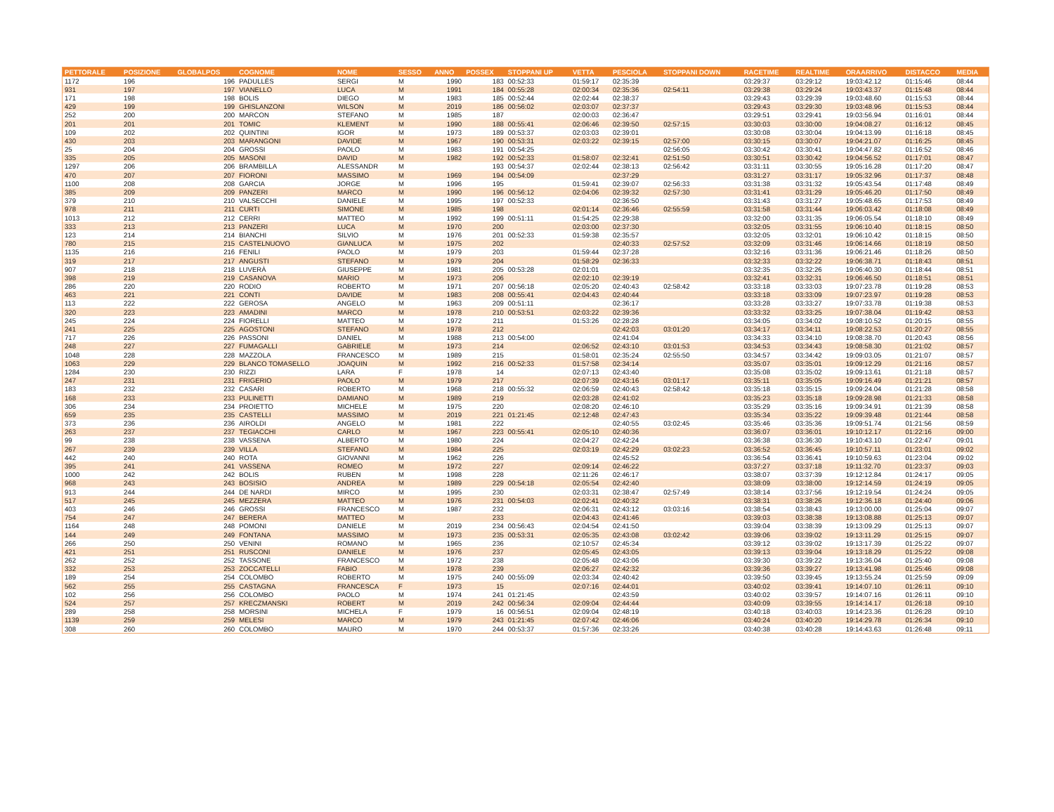| PETTORALE | POSIZIONE | GLOBALPOS | COGNOME | NOME | SESSO | ANNO | POSSEX | STOPPANI UP | VETTA | PESCIOLA | STOPPANI DOWN | RACETIME | REALTIME | ORAARRIVO | DISTACCO | MEDIA |
| --- | --- | --- | --- | --- | --- | --- | --- | --- | --- | --- | --- | --- | --- | --- | --- | --- |
| 1172 | 196 | 196 | PADULLÈS | SERGI | M | 1990 | 183 | 00:52:33 | 01:59:17 | 02:35:39 | | 03:29:37 | 03:29:12 | 19:03:42.12 | 01:15:46 | 08:44 |
| 931 | 197 | 197 | VIANELLO | LUCA | M | 1991 | 184 | 00:55:28 | 02:00:34 | 02:35:36 | 02:54:11 | 03:29:38 | 03:29:24 | 19:03:43.37 | 01:15:48 | 08:44 |
| 171 | 198 | 198 | BOLIS | DIEGO | M | 1983 | 185 | 00:52:44 | 02:02:44 | 02:38:37 | | 03:29:43 | 03:29:39 | 19:03:48.60 | 01:15:53 | 08:44 |
| 429 | 199 | 199 | GHISLANZONI | WILSON | M | 2019 | 186 | 00:56:02 | 02:03:07 | 02:37:37 | | 03:29:43 | 03:29:30 | 19:03:48.96 | 01:15:53 | 08:44 |
| 252 | 200 | 200 | MARCON | STEFANO | M | 1985 | 187 | | 02:00:03 | 02:36:47 | | 03:29:51 | 03:29:41 | 19:03:56.94 | 01:16:01 | 08:44 |
| 201 | 201 | 201 | TOMIC | KLEMENT | M | 1990 | 188 | 00:55:41 | 02:06:46 | 02:39:50 | 02:57:15 | 03:30:03 | 03:30:00 | 19:04:08.27 | 01:16:12 | 08:45 |
| 109 | 202 | 202 | QUINTINI | IGOR | M | 1973 | 189 | 00:53:37 | 02:03:03 | 02:39:01 | | 03:30:08 | 03:30:04 | 19:04:13.99 | 01:16:18 | 08:45 |
| 430 | 203 | 203 | MARANGONI | DAVIDE | M | 1967 | 190 | 00:53:31 | 02:03:22 | 02:39:15 | 02:57:00 | 03:30:15 | 03:30:07 | 19:04:21.07 | 01:16:25 | 08:45 |
| 25 | 204 | 204 | GROSSI | PAOLO | M | 1983 | 191 | 00:54:25 | | | 02:56:05 | 03:30:42 | 03:30:41 | 19:04:47.82 | 01:16:52 | 08:46 |
| 335 | 205 | 205 | MASONI | DAVID | M | 1982 | 192 | 00:52:33 | 01:58:07 | 02:32:41 | 02:51:50 | 03:30:51 | 03:30:42 | 19:04:56.52 | 01:17:01 | 08:47 |
| 1297 | 206 | 206 | BRAMBILLA | ALESSANDR | M | | 193 | 00:54:37 | 02:02:44 | 02:38:13 | 02:56:42 | 03:31:11 | 03:30:55 | 19:05:16.28 | 01:17:20 | 08:47 |
| 470 | 207 | 207 | FIORONI | MASSIMO | M | 1969 | 194 | 00:54:09 | | 02:37:29 | | 03:31:27 | 03:31:17 | 19:05:32.96 | 01:17:37 | 08:48 |
| 1100 | 208 | 208 | GARCIA | JORGE | M | 1996 | 195 | | 01:59:41 | 02:39:07 | 02:56:33 | 03:31:38 | 03:31:32 | 19:05:43.54 | 01:17:48 | 08:49 |
| 385 | 209 | 209 | PANZERI | MARCO | M | 1990 | 196 | 00:56:12 | 02:04:06 | 02:39:32 | 02:57:30 | 03:31:41 | 03:31:29 | 19:05:46.20 | 01:17:50 | 08:49 |
| 379 | 210 | 210 | VALSECCHI | DANIELE | M | 1995 | 197 | 00:52:33 | | 02:36:50 | | 03:31:43 | 03:31:27 | 19:05:48.65 | 01:17:53 | 08:49 |
| 978 | 211 | 211 | CURTI | SIMONE | M | 1985 | 198 | | 02:01:14 | 02:36:46 | 02:55:59 | 03:31:58 | 03:31:44 | 19:06:03.42 | 01:18:08 | 08:49 |
| 1013 | 212 | 212 | CERRI | MATTEO | M | 1992 | 199 | 00:51:11 | 01:54:25 | 02:29:38 | | 03:32:00 | 03:31:35 | 19:06:05.54 | 01:18:10 | 08:49 |
| 333 | 213 | 213 | PANZERI | LUCA | M | 1970 | 200 | | 02:03:00 | 02:37:30 | | 03:32:05 | 03:31:55 | 19:06:10.40 | 01:18:15 | 08:50 |
| 123 | 214 | 214 | BIANCHI | SILVIO | M | 1976 | 201 | 00:52:33 | 01:59:38 | 02:35:57 | | 03:32:05 | 03:32:01 | 19:06:10.42 | 01:18:15 | 08:50 |
| 780 | 215 | 215 | CASTELNUOVO | GIANLUCA | M | 1975 | 202 | | | 02:40:33 | 02:57:52 | 03:32:09 | 03:31:46 | 19:06:14.66 | 01:18:19 | 08:50 |
| 1135 | 216 | 216 | FENILI | PAOLO | M | 1979 | 203 | | 01:59:44 | 02:37:28 | | 03:32:16 | 03:31:36 | 19:06:21.46 | 01:18:26 | 08:50 |
| 319 | 217 | 217 | ANGUSTI | STEFANO | M | 1979 | 204 | | 01:58:29 | 02:36:33 | | 03:32:33 | 03:32:22 | 19:06:38.71 | 01:18:43 | 08:51 |
| 907 | 218 | 218 | LUVERÀ | GIUSEPPE | M | 1981 | 205 | 00:53:28 | 02:01:01 | | | 03:32:35 | 03:32:26 | 19:06:40.30 | 01:18:44 | 08:51 |
| 398 | 219 | 219 | CASANOVA | MARIO | M | 1973 | 206 | | 02:02:10 | 02:39:19 | | 03:32:41 | 03:32:31 | 19:06:46.50 | 01:18:51 | 08:51 |
| 286 | 220 | 220 | RODIO | ROBERTO | M | 1971 | 207 | 00:56:18 | 02:05:20 | 02:40:43 | 02:58:42 | 03:33:18 | 03:33:03 | 19:07:23.78 | 01:19:28 | 08:53 |
| 463 | 221 | 221 | CONTI | DAVIDE | M | 1983 | 208 | 00:55:41 | 02:04:43 | 02:40:44 | | 03:33:18 | 03:33:09 | 19:07:23.97 | 01:19:28 | 08:53 |
| 113 | 222 | 222 | GEROSA | ANGELO | M | 1963 | 209 | 00:51:11 | | 02:36:17 | | 03:33:28 | 03:33:27 | 19:07:33.78 | 01:19:38 | 08:53 |
| 320 | 223 | 223 | AMADINI | MARCO | M | 1978 | 210 | 00:53:51 | 02:03:22 | 02:39:36 | | 03:33:32 | 03:33:25 | 19:07:38.04 | 01:19:42 | 08:53 |
| 245 | 224 | 224 | FIORELLI | MATTEO | M | 1972 | 211 | | 01:53:26 | 02:28:28 | | 03:34:05 | 03:34:02 | 19:08:10.52 | 01:20:15 | 08:55 |
| 241 | 225 | 225 | AGOSTONI | STEFANO | M | 1978 | 212 | | | 02:42:03 | 03:01:20 | 03:34:17 | 03:34:11 | 19:08:22.53 | 01:20:27 | 08:55 |
| 717 | 226 | 226 | PASSONI | DANIEL | M | 1988 | 213 | 00:54:00 | | 02:41:04 | | 03:34:33 | 03:34:10 | 19:08:38.70 | 01:20:43 | 08:56 |
| 248 | 227 | 227 | FUMAGALLI | GABRIELE | M | 1973 | 214 | | 02:06:52 | 02:43:10 | 03:01:53 | 03:34:53 | 03:34:43 | 19:08:58.30 | 01:21:02 | 08:57 |
| 1048 | 228 | 228 | MAZZOLA | FRANCESCO | M | 1989 | 215 | | 01:58:01 | 02:35:24 | 02:55:50 | 03:34:57 | 03:34:42 | 19:09:03.05 | 01:21:07 | 08:57 |
| 1063 | 229 | 229 | BLANCO TOMASELLO | JOAQUIN | M | 1992 | 216 | 00:52:33 | 01:57:58 | 02:34:14 | | 03:35:07 | 03:35:01 | 19:09:12.29 | 01:21:16 | 08:57 |
| 1284 | 230 | 230 | RIZZI | LARA | F | 1978 | 14 | | 02:07:13 | 02:43:40 | | 03:35:08 | 03:35:02 | 19:09:13.61 | 01:21:18 | 08:57 |
| 247 | 231 | 231 | FRIGERIO | PAOLO | M | 1979 | 217 | | 02:07:39 | 02:43:16 | 03:01:17 | 03:35:11 | 03:35:05 | 19:09:16.49 | 01:21:21 | 08:57 |
| 183 | 232 | 232 | CASARI | ROBERTO | M | 1968 | 218 | 00:55:32 | 02:06:59 | 02:40:43 | 02:58:42 | 03:35:18 | 03:35:15 | 19:09:24.04 | 01:21:28 | 08:58 |
| 168 | 233 | 233 | PULINETTI | DAMIANO | M | 1989 | 219 | | 02:03:28 | 02:41:02 | | 03:35:23 | 03:35:18 | 19:09:28.98 | 01:21:33 | 08:58 |
| 306 | 234 | 234 | PROIETTO | MICHELE | M | 1975 | 220 | | 02:08:20 | 02:46:10 | | 03:35:29 | 03:35:16 | 19:09:34.91 | 01:21:39 | 08:58 |
| 659 | 235 | 235 | CASTELLI | MASSIMO | M | 2019 | 221 | 01:21:45 | 02:12:48 | 02:47:43 | | 03:35:34 | 03:35:22 | 19:09:39.48 | 01:21:44 | 08:58 |
| 373 | 236 | 236 | AIROLDI | ANGELO | M | 1981 | 222 | | | 02:40:55 | 03:02:45 | 03:35:46 | 03:35:36 | 19:09:51.74 | 01:21:56 | 08:59 |
| 263 | 237 | 237 | TEGIACCHI | CARLO | M | 1967 | 223 | 00:55:41 | 02:05:10 | 02:40:36 | | 03:36:07 | 03:36:01 | 19:10:12.17 | 01:22:16 | 09:00 |
| 99 | 238 | 238 | VASSENA | ALBERTO | M | 1980 | 224 | | 02:04:27 | 02:42:24 | | 03:36:38 | 03:36:30 | 19:10:43.10 | 01:22:47 | 09:01 |
| 267 | 239 | 239 | VILLA | STEFANO | M | 1984 | 225 | | 02:03:19 | 02:42:29 | 03:02:23 | 03:36:52 | 03:36:45 | 19:10:57.11 | 01:23:01 | 09:02 |
| 442 | 240 | 240 | ROTA | GIOVANNI | M | 1962 | 226 | | | 02:45:52 | | 03:36:54 | 03:36:41 | 19:10:59.63 | 01:23:04 | 09:02 |
| 395 | 241 | 241 | VASSENA | ROMEO | M | 1972 | 227 | | 02:09:14 | 02:46:22 | | 03:37:27 | 03:37:18 | 19:11:32.70 | 01:23:37 | 09:03 |
| 1000 | 242 | 242 | BOLIS | RUBEN | M | 1998 | 228 | | 02:11:26 | 02:46:17 | | 03:38:07 | 03:37:39 | 19:12:12.84 | 01:24:17 | 09:05 |
| 968 | 243 | 243 | BOSISIO | ANDREA | M | 1989 | 229 | 00:54:18 | 02:05:54 | 02:42:40 | | 03:38:09 | 03:38:00 | 19:12:14.59 | 01:24:19 | 09:05 |
| 913 | 244 | 244 | DE NARDI | MIRCO | M | 1995 | 230 | | 02:03:31 | 02:38:47 | 02:57:49 | 03:38:14 | 03:37:56 | 19:12:19.54 | 01:24:24 | 09:05 |
| 517 | 245 | 245 | MEZZERA | MATTEO | M | 1976 | 231 | 00:54:03 | 02:02:41 | 02:40:32 | | 03:38:31 | 03:38:26 | 19:12:36.18 | 01:24:40 | 09:06 |
| 403 | 246 | 246 | GROSSI | FRANCESCO | M | 1987 | 232 | | 02:06:31 | 02:43:12 | 03:03:16 | 03:38:54 | 03:38:43 | 19:13:00.00 | 01:25:04 | 09:07 |
| 754 | 247 | 247 | BERERA | MATTEO | M | | 233 | | 02:04:43 | 02:41:46 | | 03:39:03 | 03:38:38 | 19:13:08.88 | 01:25:13 | 09:07 |
| 1164 | 248 | 248 | POMONI | DANIELE | M | 2019 | 234 | 00:56:43 | 02:04:54 | 02:41:50 | | 03:39:04 | 03:38:39 | 19:13:09.29 | 01:25:13 | 09:07 |
| 144 | 249 | 249 | FONTANA | MASSIMO | M | 1973 | 235 | 00:53:31 | 02:05:35 | 02:43:08 | 03:02:42 | 03:39:06 | 03:39:02 | 19:13:11.29 | 01:25:15 | 09:07 |
| 266 | 250 | 250 | VENINI | ROMANO | M | 1965 | 236 | | 02:10:57 | 02:45:34 | | 03:39:12 | 03:39:02 | 19:13:17.39 | 01:25:22 | 09:07 |
| 421 | 251 | 251 | RUSCONI | DANIELE | M | 1976 | 237 | | 02:05:45 | 02:43:05 | | 03:39:13 | 03:39:04 | 19:13:18.29 | 01:25:22 | 09:08 |
| 262 | 252 | 252 | TASSONE | FRANCESCO | M | 1972 | 238 | | 02:05:48 | 02:43:06 | | 03:39:30 | 03:39:22 | 19:13:36.04 | 01:25:40 | 09:08 |
| 332 | 253 | 253 | ZOCCATELLI | FABIO | M | 1978 | 239 | | 02:06:27 | 02:42:32 | | 03:39:36 | 03:39:27 | 19:13:41.98 | 01:25:46 | 09:08 |
| 189 | 254 | 254 | COLOMBO | ROBERTO | M | 1975 | 240 | 00:55:09 | 02:03:34 | 02:40:42 | | 03:39:50 | 03:39:45 | 19:13:55.24 | 01:25:59 | 09:09 |
| 562 | 255 | 255 | CASTAGNA | FRANCESCA | F | 1973 | 15 | | 02:07:16 | 02:44:01 | | 03:40:02 | 03:39:41 | 19:14:07.10 | 01:26:11 | 09:10 |
| 102 | 256 | 256 | COLOMBO | PAOLO | M | 1974 | 241 | 01:21:45 | | 02:43:59 | | 03:40:02 | 03:39:57 | 19:14:07.16 | 01:26:11 | 09:10 |
| 524 | 257 | 257 | KRECZMANSKI | ROBERT | M | 2019 | 242 | 00:56:34 | 02:09:04 | 02:44:44 | | 03:40:09 | 03:39:55 | 19:14:14.17 | 01:26:18 | 09:10 |
| 289 | 258 | 258 | MORSINI | MICHELA | F | 1979 | 16 | 00:56:51 | 02:09:04 | 02:48:19 | | 03:40:18 | 03:40:03 | 19:14:23.36 | 01:26:28 | 09:10 |
| 1139 | 259 | 259 | MELESI | MARCO | M | 1979 | 243 | 01:21:45 | 02:07:42 | 02:46:06 | | 03:40:24 | 03:40:20 | 19:14:29.78 | 01:26:34 | 09:10 |
| 308 | 260 | 260 | COLOMBO | MAURO | M | 1970 | 244 | 00:53:37 | 01:57:36 | 02:33:26 | | 03:40:38 | 03:40:28 | 19:14:43.63 | 01:26:48 | 09:11 |